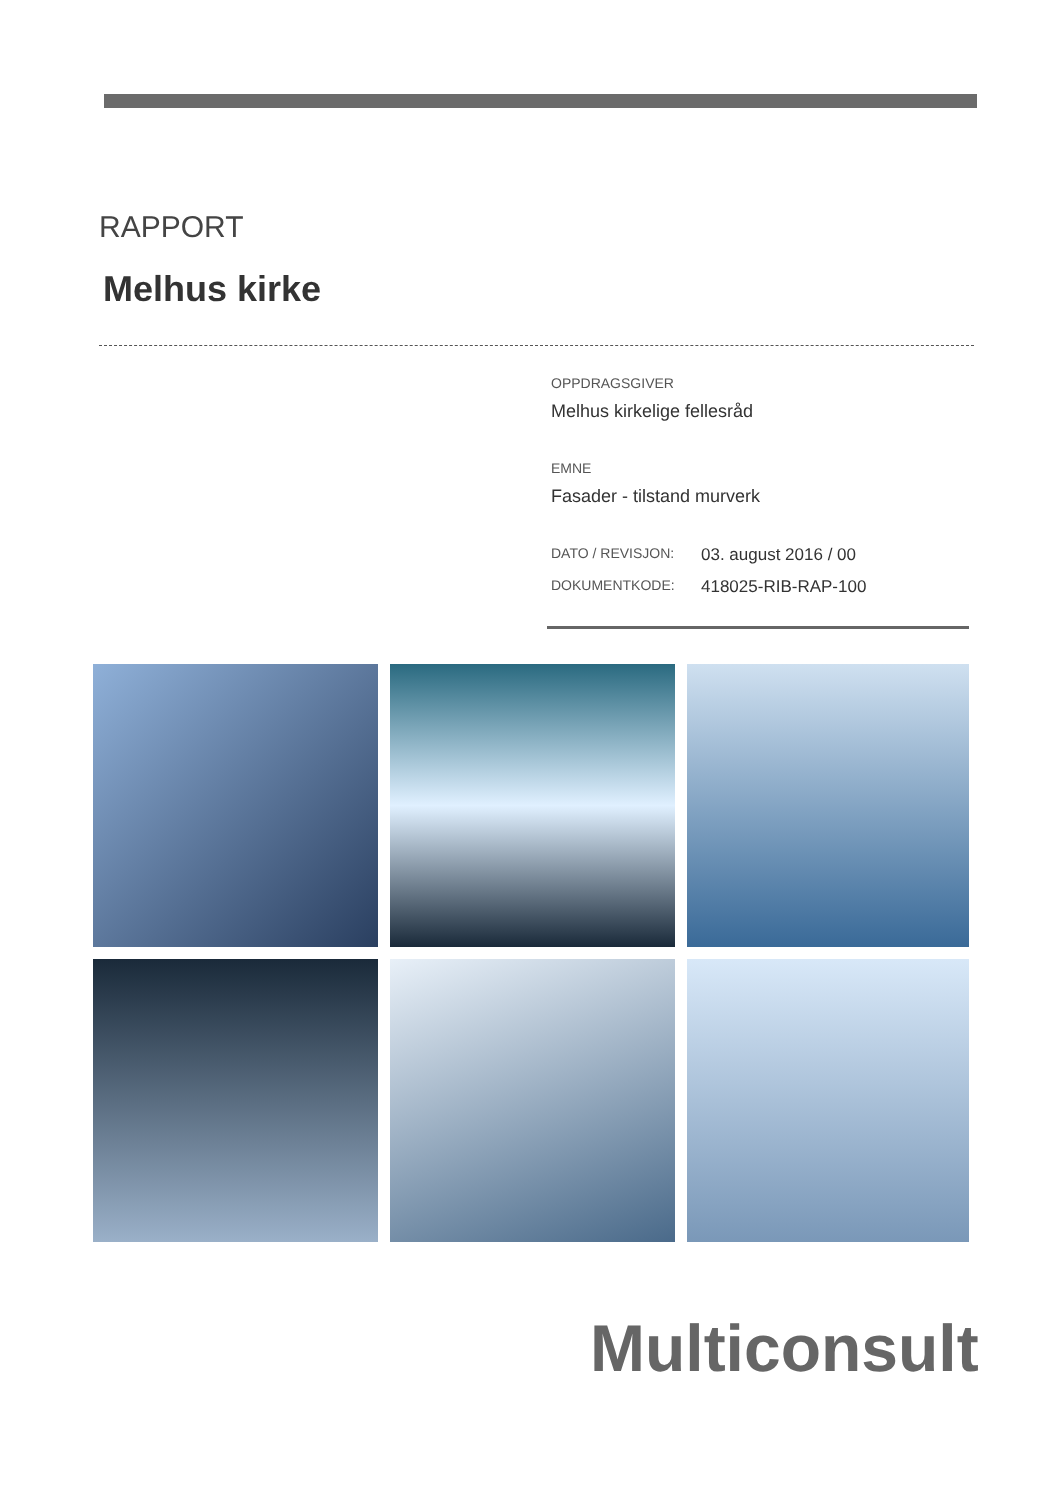RAPPORT
Melhus kirke
OPPDRAGSGIVER
Melhus kirkelige fellesråd
EMNE
Fasader - tilstand murverk
DATO / REVISJON: 03. august 2016 / 00
DOKUMENTKODE: 418025-RIB-RAP-100
Multiconsult